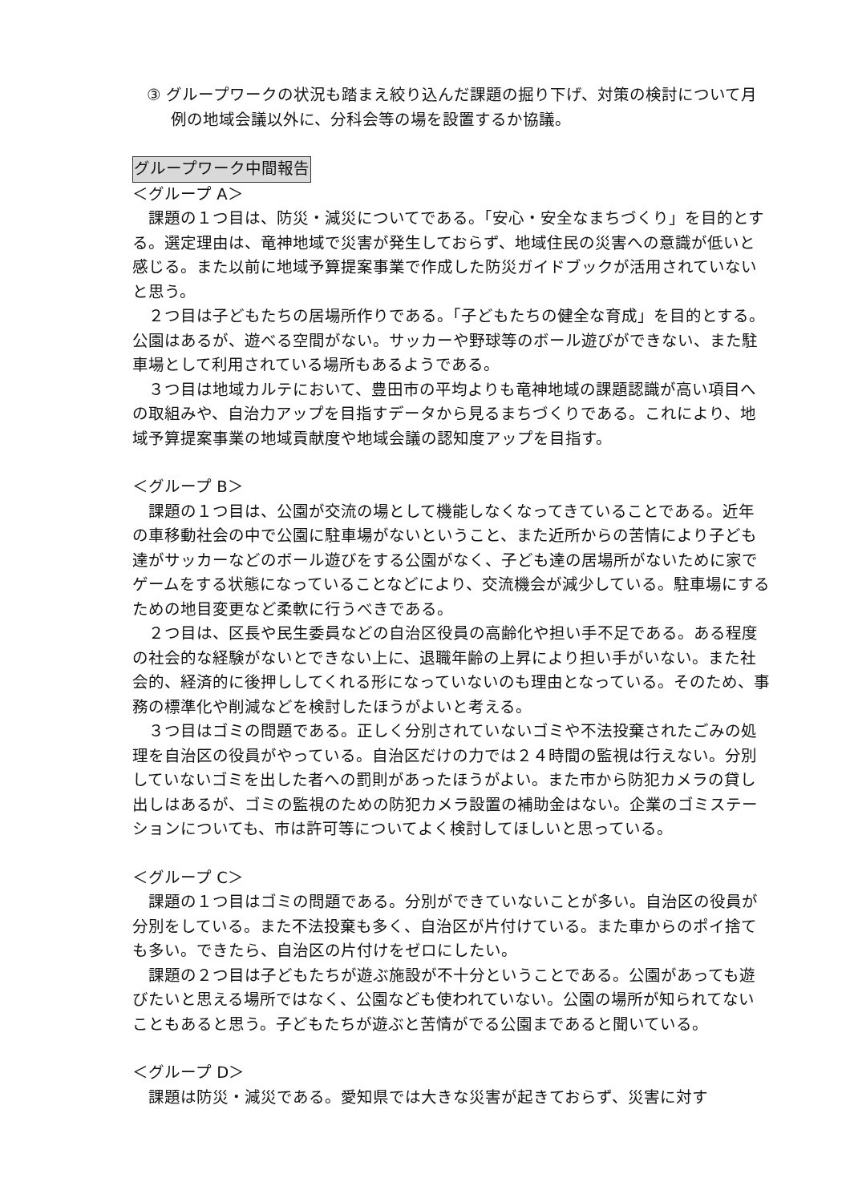③ グループワークの状況も踏まえ絞り込んだ課題の掘り下げ、対策の検討について月例の地域会議以外に、分科会等の場を設置するか協議。
グループワーク中間報告
＜グループ A＞
　課題の１つ目は、防災・減災についてである。「安心・安全なまちづくり」を目的とする。選定理由は、竜神地域で災害が発生しておらず、地域住民の災害への意識が低いと感じる。また以前に地域予算提案事業で作成した防災ガイドブックが活用されていないと思う。
　２つ目は子どもたちの居場所作りである。「子どもたちの健全な育成」を目的とする。公園はあるが、遊べる空間がない。サッカーや野球等のボール遊びができない、また駐車場として利用されている場所もあるようである。
　３つ目は地域カルテにおいて、豊田市の平均よりも竜神地域の課題認識が高い項目への取組みや、自治力アップを目指すデータから見るまちづくりである。これにより、地域予算提案事業の地域貢献度や地域会議の認知度アップを目指す。
＜グループ B＞
　課題の１つ目は、公園が交流の場として機能しなくなってきていることである。近年の車移動社会の中で公園に駐車場がないということ、また近所からの苦情により子ども達がサッカーなどのボール遊びをする公園がなく、子ども達の居場所がないために家でゲームをする状態になっていることなどにより、交流機会が減少している。駐車場にするための地目変更など柔軟に行うべきである。
　２つ目は、区長や民生委員などの自治区役員の高齢化や担い手不足である。ある程度の社会的な経験がないとできない上に、退職年齢の上昇により担い手がいない。また社会的、経済的に後押ししてくれる形になっていないのも理由となっている。そのため、事務の標準化や削減などを検討したほうがよいと考える。
　３つ目はゴミの問題である。正しく分別されていないゴミや不法投棄されたごみの処理を自治区の役員がやっている。自治区だけの力では２４時間の監視は行えない。分別していないゴミを出した者への罰則があったほうがよい。また市から防犯カメラの貸し出しはあるが、ゴミの監視のための防犯カメラ設置の補助金はない。企業のゴミステーションについても、市は許可等についてよく検討してほしいと思っている。
＜グループ C＞
　課題の１つ目はゴミの問題である。分別ができていないことが多い。自治区の役員が分別をしている。また不法投棄も多く、自治区が片付けている。また車からのポイ捨ても多い。できたら、自治区の片付けをゼロにしたい。
　課題の２つ目は子どもたちが遊ぶ施設が不十分ということである。公園があっても遊びたいと思える場所ではなく、公園なども使われていない。公園の場所が知られてないこともあると思う。子どもたちが遊ぶと苦情がでる公園まであると聞いている。
＜グループ D＞
　課題は防災・減災である。愛知県では大きな災害が起きておらず、災害に対す